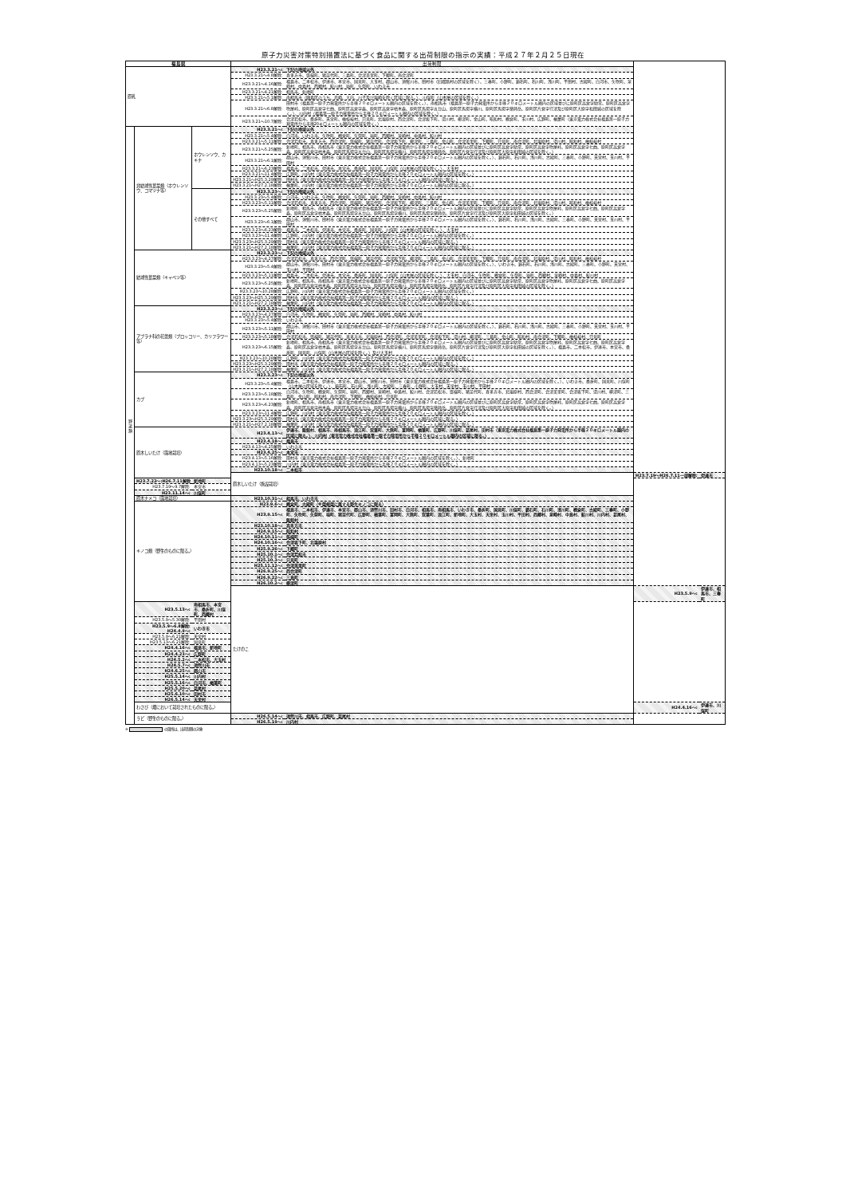原子力災害対策特別措置法に基づく食品に関する出荷制限の指示の実績：平成２７年２月２５日現在
| 福島県 | | | 出荷制限 | | | |
| --- | --- | --- | --- | --- | --- | --- |
| 原乳 | | | H23.3.21～: | 下記の地域以外 | | |
| | | | H23.3.21～4.8解除: | 喜多方市、磐梯町、猪苗代町、三島町、会津美里町、下郷町、南会津町 | | |
| | | | H23.3.21～4.16解除: | 福島市、二本松市、伊達市、本宮市、国見町、大玉村、郡山市、須賀川市、田村市（旧都路村の区域を除く）、三春町、小野町、鏡石町、石川町、浅川町、平田村、古殿町、白河市、矢吹町、泉崎村、中島村、西郷村、鮫川村、塙町、矢祭町、いわき市 | | |
| | | | H23.3.21～4.21解除: | 相馬市、新地町 | | |
| | | | H23.3.21～5.1解除: | 南相馬市（鹿島区のうち、烏崎、大内、川子及び塩崎を除く区域に限る。）、川俣町（山木屋の区域を除く。） | | |
| | | | H23.3.21～6.8解除: | 田村市（福島第一原子力発電所から半径２０キロメートル圏内の区域を除く。）、南相馬市（福島第一原子力発電所から半径２０キロメートル圏内の区域並びに原町区高倉字助常、原町区高倉字吹屋峠、原町区高倉字七曲、原町区高倉字森、原町区高倉字枯木森、原町区馬場字五台山、原町区馬場字横川、原町区馬場字薬師岳、原町区片倉字行津及び原町区大原字和田城の区域を除く。）、川内村（福島第一原子力発電所から半径２０キロメートル圏内の区域を除く。） | | |
| | | | H23.3.21～10.7解除: | 会津若松市、桑折町、天栄町、檜枝岐村、只見町、北塩原村、西会津町、会津坂下町、湯川村、柳津町、金山町、昭和村、棚倉町、玉川村、広野町、楢葉町（東京電力株式会社福島第一原子力発電所から半径20キロメートル圏内の区域を除く。） | | |
| 野 菜 類 | 非結球性葉菜類（ホウレンソウ、コマツナ等） | ホウレンソウ、カキナ | H23.3.21～: | 下記の地域以外 | | |
| | | | H23.3.21～5.4解除: | 白河市、いわき市、矢吹町、棚倉町、矢祭町、塙町、西郷村、泉崎村、中島村、鮫川村 | | |
| | | | H23.3.21～5.11解除: | 会津若松市、喜多方市、西会津町、磐梯町、猪苗代町、会津坂下町、柳津町、三島町、金山町、会津美里町、下郷町、只見町、南会津町、北塩原村、湯川村、昭和村、檜枝岐村 | | |
| | | | H23.3.21～5.25解除: | 新地町、相馬市、南相馬市（東京電力株式会社福島第一原子力発電所から半径２０キロメートル圏内の区域並びに原町区高倉字助常、原町区高倉字吹屋峠、原町区高倉字七曲、原町区高倉字森、原町区高倉字枯木森、原町区馬場字五台山、原町区馬場字横川、原町区馬場字薬師岳、原町区片倉字行津及び原町区大原字和田城の区域を除く。） | | |
| | | | H23.3.21～6.1解除: | 郡山市、須賀川市、田村市（東京電力株式会社福島第一原子力発電所から半径２０キロメートル圏内の区域を除く。）、鏡石町、石川町、浅川町、古殿町、三春町、小野町、天栄村、玉川村、平田村 | | |
| | | | H23.3.21～6.23解除: | 福島市、二本松市、伊達市、本宮市、桑折町、国見町、川俣町（山木屋の区域を除く。）、大玉村 | | |
| | | | H23.3.21～11.4解除: | 広野町、川内村（東京電力株式会社福島第一原子力発電所から半径２０キロメートル圏内の区域を除く。） | | |
| | | | H23.3.21～H25.3.29解除: | 田村市（東京電力株式会社福島第一原子力発電所から半径２０キロメートル圏内の区域に限る。） | | |
| | | | H23.3.21～H27.2.18解除: | 楢葉町、川内村（東京電力株式会社福島第一原子力発電所から半径２０キロメートル圏内の区域に限る。） | | |
| | | その他すべて | H23.3.23～: | 下記の地域以外 | | |
| | | | H23.3.23～5.4解除: | 白河市、いわき市、矢吹町、棚倉町、矢祭町、塙町、西郷村、泉崎村、中島村、鮫川村 | | |
| | | | H23.3.23～5.11解除: | 会津若松市、喜多方市、西会津町、磐梯町、猪苗代町、会津坂下町、柳津町、三島町、金山町、会津美里町、下郷町、只見町、南会津町、北塩原村、湯川村、昭和村、檜枝岐村 | | |
| | | | H23.3.23～5.25解除: | 新地町、相馬市、南相馬市（東京電力株式会社福島第一原子力発電所から半径２０キロメートル圏内の区域並びに原町区高倉字助常、原町区高倉字吹屋峠、原町区高倉字七曲、原町区高倉字森、原町区高倉字枯木森、原町区馬場字五台山、原町区馬場字横川、原町区馬場字薬師岳、原町区片倉字行津及び原町区大原字和田城の区域を除く。） | | |
| | | | H23.3.23～6.1解除: | 郡山市、須賀川市、田村市（東京電力株式会社福島第一原子力発電所から半径２０キロメートル圏内の区域を除く。）、鏡石町、石川町、浅川町、古殿町、三春町、小野町、天栄村、玉川村、平田村 | | |
| | | | H23.3.23～6.23解除: | 福島市、二本松市、伊達市、本宮市、桑折町、国見町、川俣町（山木屋の区域を除く。）、大玉村 | | |
| | | | H23.3.23～11.4解除: | 広野町、川内村（東京電力株式会社福島第一原子力発電所から半径２０キロメートル圏内の区域を除く。） | | |
| | | | H23.3.23～H25.3.29解除: | 田村市（東京電力株式会社福島第一原子力発電所から半径２０キロメートル圏内の区域に限る。） | | |
| | | | H23.3.21～H27.2.18解除: | 楢葉町、川内村（東京電力株式会社福島第一原子力発電所から半径２０キロメートル圏内の区域に限る。） | | |
| | 結球性葉菜類（キャベツ等） | | H23.3.23～: | 下記の地域以外 | | |
| | | | H23.3.23～4.27解除: | 会津若松市、喜多方市、西会津町、磐梯町、猪苗代町、会津坂下町、柳津町、三島町、金山町、会津美里町、下郷町、只見町、南会津町、北塩原村、湯川村、昭和村、檜枝岐村 | | |
| | | | H23.3.23～5.4解除: | 郡山市、須賀川市、田村市（東京電力株式会社福島第一原子力発電所から半径２０キロメートル圏内の区域を除く。）、いわき市、鏡石町、石川町、浅川町、古殿町、三春町、小野町、天栄村、玉川村、平田村 | | |
| | | | H23.3.23～5.11解除: | 福島市、二本松市、伊達市、本宮市、桑折町、国見町、川俣町（山木屋の区域を除く。）、大玉村、白河市、矢吹町、棚倉町、矢祭町、塙町、西郷村、泉崎村、中島村、鮫川村 | | |
| | | | H23.3.23～5.25解除: | 新地町、相馬市、南相馬市（東京電力株式会社福島第一原子力発電所から半径２０キロメートル圏内の区域並びに原町区高倉字助常、原町区高倉字吹屋峠、原町区高倉字七曲、原町区高倉字森、原町区高倉字枯木森、原町区馬場字五台山、原町区馬場字横川、原町区馬場字薬師岳、原町区片倉字行津及び原町区大原字和田城の区域を除く。） | | |
| | | | H23.3.23～10.28解除: | 広野町、川内村（東京電力株式会社福島第一原子力発電所から半径２０キロメートル圏内の区域を除く。） | | |
| | | | H23.3.23～H25.3.29解除: | 田村市（東京電力株式会社福島第一原子力発電所から半径２０キロメートル圏内の区域に限る。） | | |
| | | | H23.3.21～H27.2.18解除: | 楢葉町、川内村（東京電力株式会社福島第一原子力発電所から半径２０キロメートル圏内の区域に限る。） | | |
| | アブラナ科の花蕾類（ブロッコリー、カリフラワー等） | | H23.3.23～: | 下記の地域以外 | | |
| | | | H23.3.23～4.27解除: | 白河市、矢吹町、棚倉町、矢祭町、塙町、西郷村、泉崎村、中島村、鮫川村 | | |
| | | | H23.3.23～5.4解除: | いわき市 | | |
| | | | H23.3.23～5.11解除: | 郡山市、須賀川市、田村市（東京電力株式会社福島第一原子力発電所から半径２０キロメートル圏内の区域を除く。）、鏡石町、石川町、浅川町、古殿町、三春町、小野町、天栄村、玉川村、平田村 | | |
| | | | H23.3.23～5.18解除: | 会津若松市、磐梯町、猪苗代町、喜多方市、北塩原村、西会津町、会津美里町、会津坂下町、湯川村、柳津町、三島町、金山町、昭和村、南会津町、下郷町、檜枝岐村、只見町 | | |
| | | | H23.3.23～6.15解除: | 新地町、相馬市、南相馬市（東京電力株式会社福島第一原子力発電所から半径２０キロメートル圏内の区域並びに原町区高倉字助常、原町区高倉字吹屋峠、原町区高倉字七曲、原町区高倉字森、原町区高倉字枯木森、原町区馬場字五台山、原町区馬場字横川、原町区馬場字薬師岳、原町区片倉字行津及び原町区大原字和田城の区域を除く。）、福島市、二本松市、伊達市、本宮市、桑折町、国見町、川俣町（山木屋の区域を除く。）及び大玉村 | | |
| | | | H23.3.23～10.28解除: | 広野町、川内村（東京電力株式会社福島第一原子力発電所から半径２０キロメートル圏内の区域を除く。） | | |
| | | | H23.3.23～H25.3.29解除: | 田村市（東京電力株式会社福島第一原子力発電所から半径２０キロメートル圏内の区域に限る。） | | |
| | | | H23.3.21～H27.2.18解除: | 楢葉町、川内村（東京電力株式会社福島第一原子力発電所から半径２０キロメートル圏内の区域に限る。） | | |
| | カブ | | H23.3.23～: | 下記の地域以外 | | |
| | | | H23.3.23～5.4解除: | 福島市、二本松市、伊達市、本宮市、郡山市、須賀川市、田村市（東京電力株式会社福島第一原子力発電所から半径２０キロメートル圏内の区域を除く。）、いわき市、桑折町、国見町、川俣町（山木屋の区域を除く。）、鏡石町、石川町、浅川町、古殿町、三春町、小野町、大玉村、天栄村、玉川村、平田村 | | |
| | | | H23.3.23～5.18解除: | 白河市、矢吹町、棚倉町、矢祭町、塙町、西郷村、泉崎村、中島村、鮫川村、会津若松市、磐梯町、猪苗代町、喜多方市、北塩原村、西会津町、会津美里町、会津坂下町、湯川村、柳津町、三島町、金山町、昭和村、南会津町、下郷町、檜枝岐村、只見町 | | |
| | | | H23.3.23～6.23解除: | 新地町、相馬市、南相馬市（東京電力株式会社福島第一原子力発電所から半径２０キロメートル圏内の区域並びに原町区高倉字助常、原町区高倉字吹屋峠、原町区高倉字七曲、原町区高倉字森、原町区高倉字枯木森、原町区馬場字五台山、原町区馬場字横川、原町区馬場字薬師岳、原町区片倉字行津及び原町区大原字和田城の区域を除く。） | | |
| | | | H23.3.23～11.4解除: | 広野町、川内村（東京電力株式会社福島第一原子力発電所から半径２０キロメートル圏内の区域を除く。） | | |
| | | | H23.3.23～H25.3.29解除: | 田村市（東京電力株式会社福島第一原子力発電所から半径２０キロメートル圏内の区域に限る。） | | |
| | | | H23.3.21～H27.2.18解除: | 楢葉町、川内村（東京電力株式会社福島第一原子力発電所から半径２０キロメートル圏内の区域に限る。） | | |
| | 原木しいたけ（露地栽培） | | H23.4.13～: | 伊達市、飯舘村、相馬市、南相馬市、浪江町、双葉町、大熊町、富岡町、楢葉町、広野町、川俣町、葛尾村、田村市（東京電力株式会社福島第一原子力発電所から半径２０キロメートル圏内の区域に限る。）、川内村（東京電力株式会社福島第一原子力発電所から半径２０キロメートル圏内の区域に限る。） | | |
| | | | H23.4.18～: | 福島市 | | |
| | | | H23.4.13～4.25解除: | いわき市 | | |
| | | | H23.4.25～: | 本宮市 | | |
| | | | H23.4.13～5.16解除: | 田村市（東京電力株式会社福島第一原子力発電所から半径２０キロメートル圏内の区域を除く。）、新地町 | | |
| | | | H23.4.13～5.23解除: | 川内村（東京電力株式会社福島第一原子力発電所から半径２０キロメートル圏内の区域を除く。） | | |
| | | | H23.10.18～: | 二本松市 | | |
| | | | 原木しいたけ（施設栽培） | | H23.7.19～H26.7.11一部解除: | 伊達市 |
| | H23.7.22～:H26.7.11解除 | 新地町 | | | | |
| | H23.7.19～9.7解除: | 本宮市 | | | | |
| | H23.11.14～: | 川俣町 | | | | |
| | 原木ナメコ（露地栽培） | | H23.10.31～: | 相馬市、いわき市 | | |
| | キノコ類（野生のものに限る。） | | H23.9.6～: | 棚倉町、古殿町（※菌根菌に属する野生キノコに限る） | | |
| | | | H23.9.15～: | 福島市、二本松市、伊達市、本宮市、郡山市、須賀川市、田村市、白河市、相馬市、南相馬市、いわき市、桑折町、国見町、川俣町、鏡石町、石川町、浅川町、棚倉町、古殿町、三春町、小野町、矢吹町、矢祭町、塙町、猪苗代町、広野町、楢葉町、富岡町、大熊町、双葉町、浪江町、新地町、大玉村、天栄村、玉川村、平田村、西郷村、泉崎村、中島村、鮫川村、川内村、葛尾村、飯舘村 | | |
| | | | H23.10.18～: | 喜多方市 | | |
| | | | H24.9.15～: | 昭和村 | | |
| | | | H24.10.11～: | 磐梯町 | | |
| | | | H24.10.16～: | 会津坂下町、北塩原村 | | |
| | | | H25.9.26～: | 下郷町 | | |
| | | | H25.10.1～: | 会津若松市 | | |
| | | | H25.10.3～: | 只見町 | | |
| | | | H25.11.12～: | 会津美里町 | | |
| | | | H26.9.25～: | 西会津町 | | |
| | | | H26.9.22～: | 三島町 | | |
| | | | H26.10.2～: | 柳津町 | | |
| | | | たけのこ | | H23.5.9～: | 伊達市、相馬市、三春町 |
| | H23.5.13～: | 南相馬市、本宮市、桑折町、川俣町、西郷村 | | | | |
| | H23.5.9～5.30解除: | 平田村 | | | | |
| | H23.5.9～6.8解除: H24.4.9～: | いわき市 | | | | |
| | H23.5.9～6.21解除: | 天栄村 | | | | |
| | H23.5.13～6.21解除: | 国見町 | | | | |
| | H24.4.16～: | 福島市、新地町 | | | | |
| | H24.4.23～: | 広野町 | | | | |
| | H24.5.2～: | 二本松市、大玉村 | | | | |
| | H24.5.7～: | 須賀川市 | | | | |
| | H24.6.25～: | 郡山市 | | | | |
| | H25.5.14～: | 川内村 | | | | |
| | H25.5.16～: | 白河市、楢葉町 | | | | |
| | H25.5.20～: | 葛尾村 | | | | |
| | H25.6.10～: | 田村市 | | | | |
| | H26.5.14～: | 天栄村 | | | | |
| | わさび（畑において栽培されたものに限る。） | | | | H24.4.16～: | 伊達市、川俣町 |
| | うど（野生のものに限る。） | | H26.5.14～: | 須賀川市、相馬市、広野町、葛尾村 | | |
| | | | H26.5.19～: | 川内村 | | |
※ の箇所は、出荷制限の対象